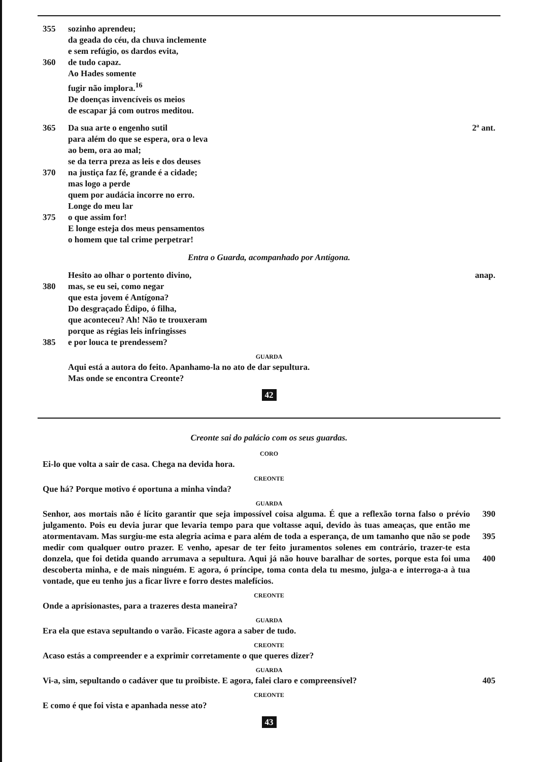355 sozinho aprendeu;
da geada do céu, da chuva inclemente
e sem refúgio, os dardos evita,
360 de tudo capaz.
Ao Hades somente
fugir não implora.<sup>16</sup>
De doenças invencíveis os meios
de escapar já com outros meditou.
365 Da sua arte o engenho sutil 2ª ant.
para além do que se espera, ora o leva
ao bem, ora ao mal;
se da terra preza as leis e dos deuses
370 na justiça faz fé, grande é a cidade;
mas logo a perde
quem por audácia incorre no erro.
Longe do meu lar
375 o que assim for!
E longe esteja dos meus pensamentos
o homem que tal crime perpetrar!
Entra o Guarda, acompanhado por Antígona.
Hesito ao olhar o portento divino, anap.
380 mas, se eu sei, como negar
que esta jovem é Antígona?
Do desgraçado Édipo, ó filha,
que aconteceu? Ah! Não te trouxeram
porque as régias leis infringisses
385 e por louca te prendessem?
GUARDA
Aqui está a autora do feito. Apanhamo-la no ato de dar sepultura.
Mas onde se encontra Creonte?
42
Creonte sai do palácio com os seus guardas.
CORO
Ei-lo que volta a sair de casa. Chega na devida hora.
CREONTE
Que há? Porque motivo é oportuna a minha vinda?
GUARDA
Senhor, aos mortais não é lícito garantir que seja impossível coisa alguma. É que a reflexão torna falso o prévio julgamento. Pois eu devia jurar que levaria tempo para que voltasse aqui, devido às tuas ameaças, que então me atormentavam. Mas surgiu-me esta alegria acima e para além de toda a esperança, de um tamanho que não se pode medir com qualquer outro prazer. E venho, apesar de ter feito juramentos solenes em contrário, trazer-te esta donzela, que foi detida quando arrumava a sepultura. Aqui já não houve baralhar de sortes, porque esta foi uma descoberta minha, e de mais ninguém. E agora, ó príncipe, toma conta dela tu mesmo, julga-a e interroga-a à tua vontade, que eu tenho jus a ficar livre e forro destes malefícios.
390
395
400
CREONTE
Onde a aprisionastes, para a trazeres desta maneira?
GUARDA
Era ela que estava sepultando o varão. Ficaste agora a saber de tudo.
CREONTE
Acaso estás a compreender e a exprimir corretamente o que queres dizer?
GUARDA
Vi-a, sim, sepultando o cadáver que tu proibiste. E agora, falei claro e compreensível?
405
CREONTE
E como é que foi vista e apanhada nesse ato?
43